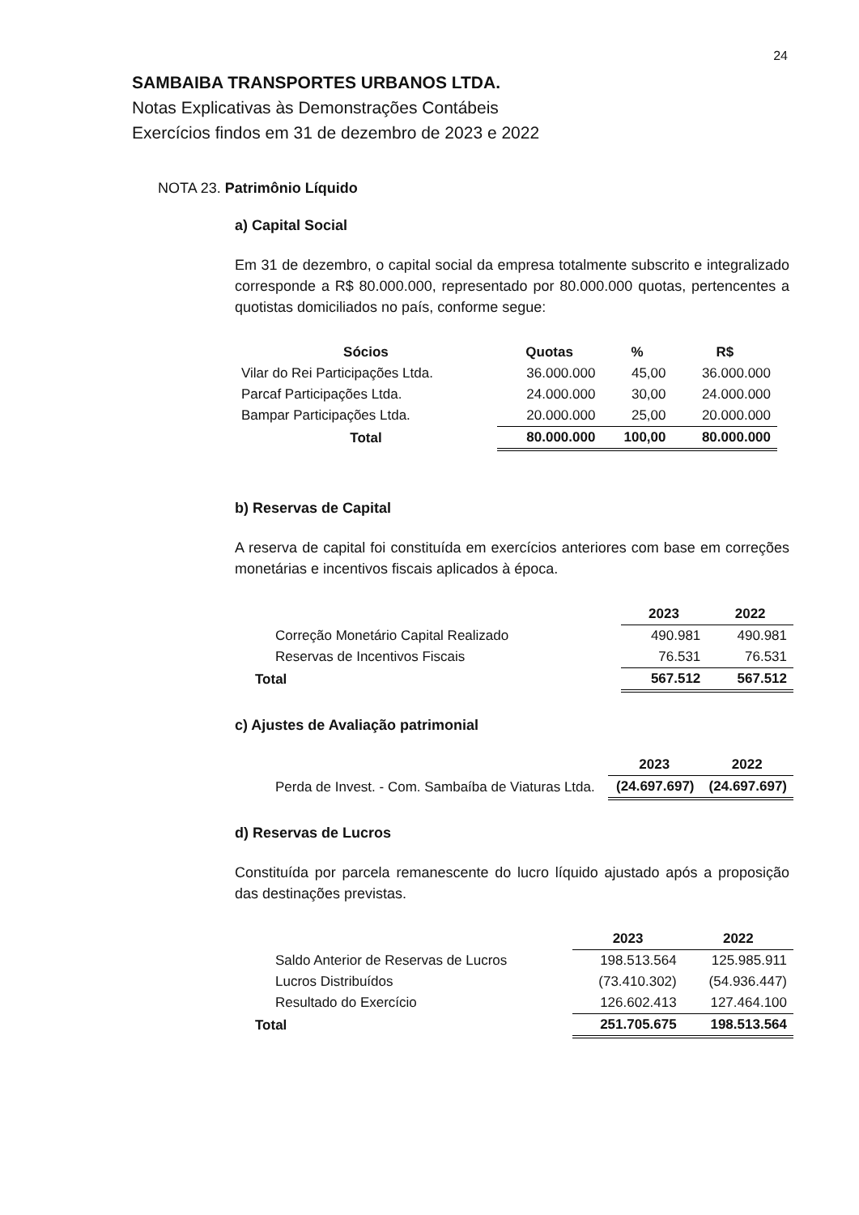24
SAMBAIBA TRANSPORTES URBANOS LTDA.
Notas Explicativas às Demonstrações Contábeis
Exercícios findos em 31 de dezembro de 2023 e 2022
NOTA 23. Patrimônio Líquido
a) Capital Social
Em 31 de dezembro, o capital social da empresa totalmente subscrito e integralizado corresponde a R$ 80.000.000, representado por 80.000.000 quotas, pertencentes a quotistas domiciliados no país, conforme segue:
| Sócios | Quotas | % | R$ |
| --- | --- | --- | --- |
| Vilar do Rei Participações Ltda. | 36.000.000 | 45,00 | 36.000.000 |
| Parcaf Participações Ltda. | 24.000.000 | 30,00 | 24.000.000 |
| Bampar Participações Ltda. | 20.000.000 | 25,00 | 20.000.000 |
| Total | 80.000.000 | 100,00 | 80.000.000 |
b) Reservas de Capital
A reserva de capital foi constituída em exercícios anteriores com base em correções monetárias e incentivos fiscais aplicados à época.
| | 2023 | 2022 |
| --- | --- | --- |
| Correção Monetário Capital Realizado | 490.981 | 490.981 |
| Reservas de Incentivos Fiscais | 76.531 | 76.531 |
| Total | 567.512 | 567.512 |
c) Ajustes de Avaliação patrimonial
| | 2023 | 2022 |
| --- | --- | --- |
| Perda de Invest. - Com. Sambaíba de Viaturas Ltda. | (24.697.697) | (24.697.697) |
d) Reservas de Lucros
Constituída por parcela remanescente do lucro líquido ajustado após a proposição das destinações previstas.
| | 2023 | 2022 |
| --- | --- | --- |
| Saldo Anterior de Reservas de Lucros | 198.513.564 | 125.985.911 |
| Lucros Distribuídos | (73.410.302) | (54.936.447) |
| Resultado do Exercício | 126.602.413 | 127.464.100 |
| Total | 251.705.675 | 198.513.564 |